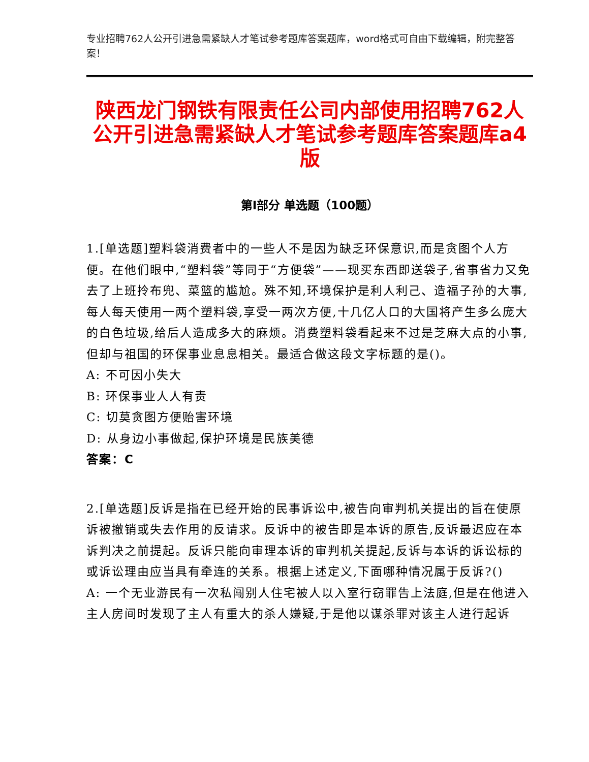专业招聘762人公开引进急需紧缺人才笔试参考题库答案题库，word格式可自由下载编辑，附完整答案！
陕西龙门钢铁有限责任公司内部使用招聘762人公开引进急需紧缺人才笔试参考题库答案题库a4版
第I部分 单选题（100题）
1.[单选题]塑料袋消费者中的一些人不是因为缺乏环保意识,而是贪图个人方便。在他们眼中,“塑料袋”等同于“方便袋”——现买东西即送袋子,省事省力又免去了上班拎布兜、菜篮的尴尬。殊不知,环境保护是利人利己、造福子孙的大事,每人每天使用一两个塑料袋,享受一两次方便,十几亿人口的大国将产生多么庞大的白色垃圾,给后人造成多大的麻烦。消费塑料袋看起来不过是芝麻大点的小事,但却与祖国的环保事业息息相关。最适合做这段文字标题的是()。
A: 不可因小失大
B: 环保事业人人有责
C: 切莫贪图方便贻害环境
D: 从身边小事做起,保护环境是民族美德
答案：C
2.[单选题]反诉是指在已经开始的民事诉讼中,被告向审判机关提出的旨在使原诉被撤销或失去作用的反请求。反诉中的被告即是本诉的原告,反诉最迟应在本诉判决之前提起。反诉只能向审理本诉的审判机关提起,反诉与本诉的诉讼标的或诉讼理由应当具有牵连的关系。根据上述定义,下面哪种情况属于反诉?()
A: 一个无业游民有一次私闯别人住宅被人以入室行窃罪告上法庭,但是在他进入主人房间时发现了主人有重大的杀人嫌疑,于是他以谋杀罪对该主人进行起诉